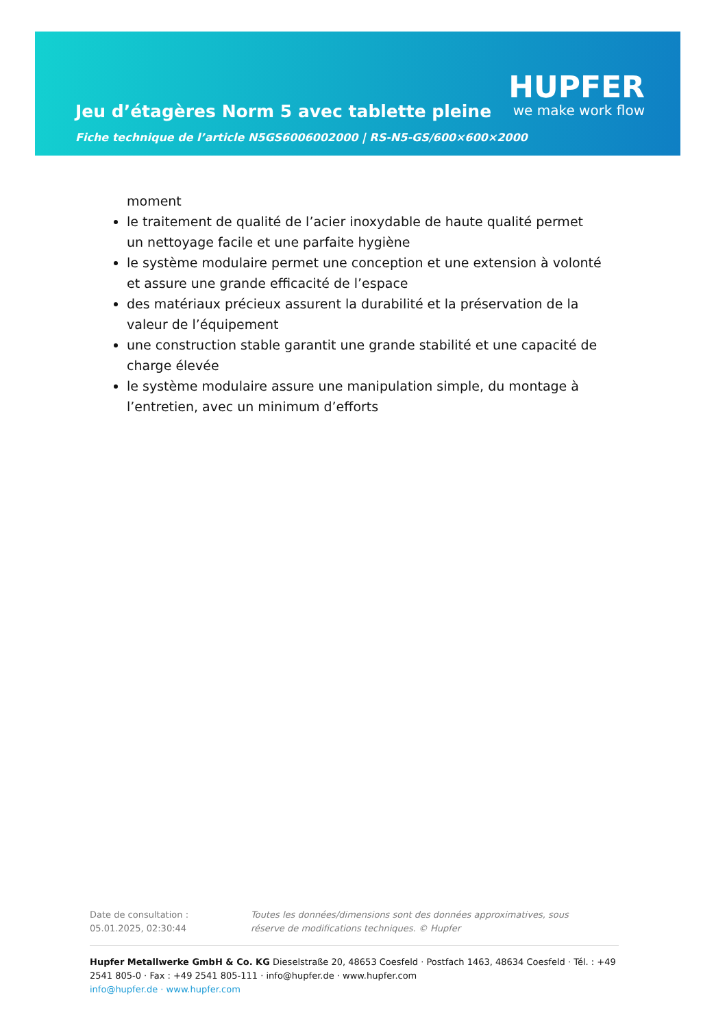HUPFER
we make work flow
Jeu d’étagères Norm 5 avec tablette pleine
Fiche technique de l’article N5GS6006002000 | RS-N5-GS/600×600×2000
moment
le traitement de qualité de l’acier inoxydable de haute qualité permet un nettoyage facile et une parfaite hygiène
le système modulaire permet une conception et une extension à volonté et assure une grande efficacité de l’espace
des matériaux précieux assurent la durabilité et la préservation de la valeur de l’équipement
une construction stable garantit une grande stabilité et une capacité de charge élevée
le système modulaire assure une manipulation simple, du montage à l’entretien, avec un minimum d’efforts
Date de consultation : 05.01.2025, 02:30:44
Toutes les données/dimensions sont des données approximatives, sous réserve de modifications techniques. © Hupfer
Hupfer Metallwerke GmbH & Co. KG Dieselstraße 20, 48653 Coesfeld · Postfach 1463, 48634 Coesfeld · Tél. : +49 2541 805-0 · Fax : +49 2541 805-111 · info@hupfer.de · www.hupfer.com
info@hupfer.de · www.hupfer.com